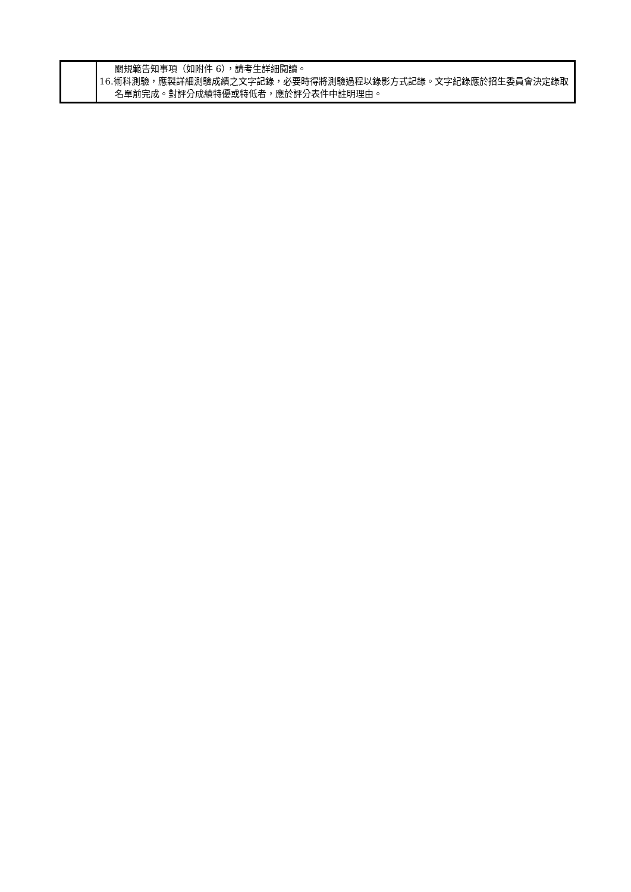| | 關規範告知事項（如附件 6），請考生詳細閱讀。 16.術科測驗，應製詳細測驗成績之文字記錄，必要時得將測驗過程以錄影方式記錄。文字紀錄應於招生委員會決定錄取名單前完成。對評分成績特優或特低者，應於評分表件中註明理由。 |